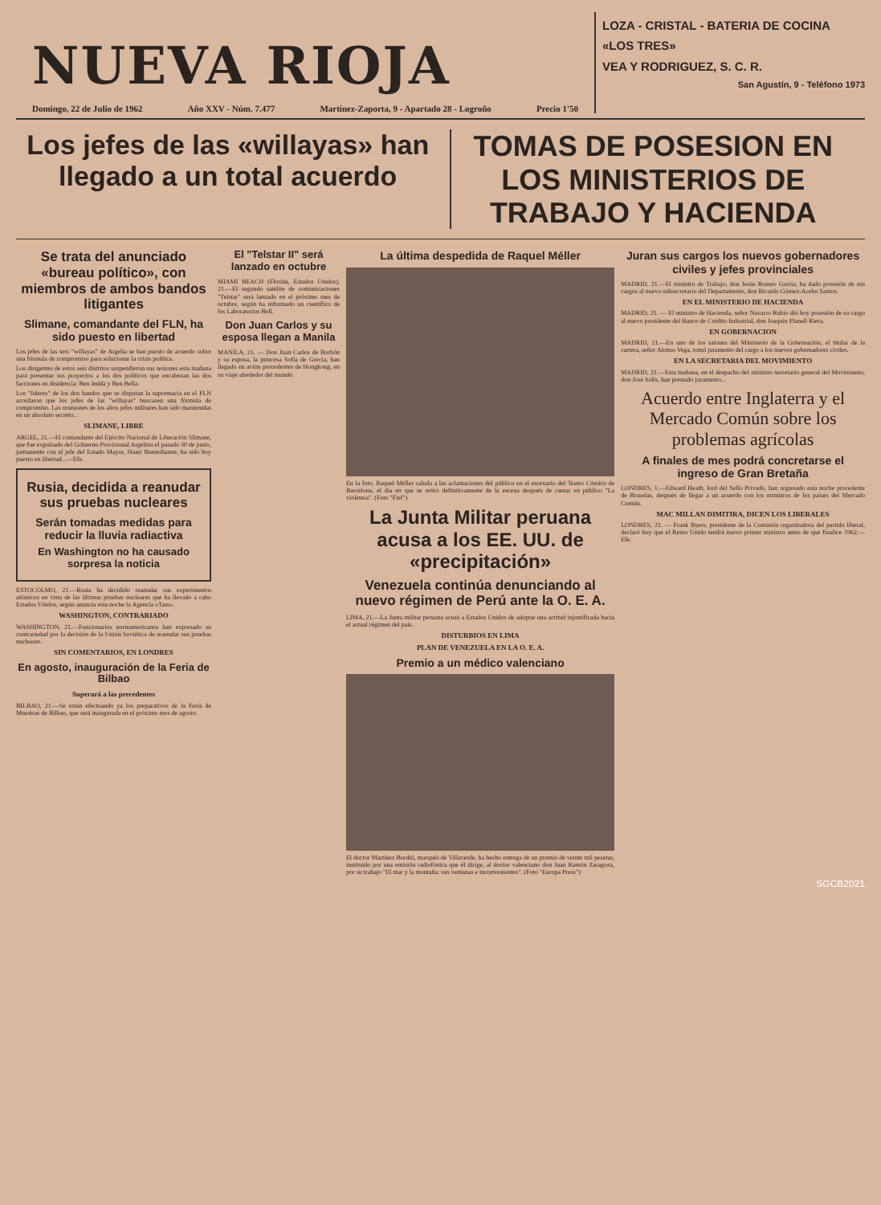NUEVA RIOJA
Domingo, 22 de Julio de 1962 Año XXV - Núm. 7.477 Martínez-Zaporta, 9 - Apartado 28 - Logroño Precio 1'50
LOZA - CRISTAL - BATERIA DE COCINA
«LOS TRES»
VEA Y RODRIGUEZ, S. C. R.
San Agustín, 9 - Teléfono 1973
Los jefes de las «willayas» han llegado a un total acuerdo
TOMAS DE POSESION EN LOS MINISTERIOS DE TRABAJO Y HACIENDA
Se trata del anunciado «bureau político», con miembros de ambos bandos litigantes
Slimane, comandante del FLN, ha sido puesto en libertad
Los jefes de las seis "willayas" de Argelia se han puesto de acuerdo sobre una fórmula de compromiso para solucionar la crisis política.
Los dirigentes de estos seis distritos suspendieron sus sesiones esta mañana para presentar sus proyectos a los dos políticos que encabezan las dos facciones en disidencia: Ben Jedda y Ben Bella.
Los "líderes" de los dos bandos que se disputan la supremacía en el FLN acordaron que los jefes de las "willayas" buscasen una fórmula de compromiso. Las reuniones de los altos jefes militares han sido mantenidas en un absoluto secreto...
SLIMANE, LIBRE
ARGEL, 21.—El comandante del Ejército Nacional de Liberación Slimane, que fue expulsado del Gobierno Provisional Argelino el pasado 30 de junio, juntamente con el jefe del Estado Mayor, Huari Bumedianne, ha sido hoy puesto en libertad...—Efe.
Rusia, decidida a reanudar sus pruebas nucleares
Serán tomadas medidas para reducir la lluvia radiactiva
En Washington no ha causado sorpresa la noticia
ESTOCOLMO, 21.—Rusia ha decidido reanudar sus experimentos atómicos en vista de las últimas pruebas nucleares que ha llevado a cabo Estados Unidos, según anuncia esta noche la Agencia «Tass».
WASHINGTON, CONTRARIADO
WASHINGTON, 21.—Funcionarios norteamericanos han expresado su contrariedad por la decisión de la Unión Soviética de reanudar sus pruebas nucleares.
SIN COMENTARIOS, EN LONDRES
En agosto, inauguración de la Feria de Bilbao
Superará a las precedentes
BILBAO, 21.—Se están efectuando ya los preparativos de la Feria de Muestras de Bilbao, que será inaugurada en el próximo mes de agosto.
El "Telstar II" será lanzado en octubre
MIAMI BEACH (Florida, Estados Unidos), 21.—El segundo satélite de comunicaciones "Telstar" será lanzado en el próximo mes de octubre, según ha informado un científico de los Laboratorios Bell.
Don Juan Carlos y su esposa llegan a Manila
MANILA, 21. — Don Juan Carlos de Borbón y su esposa, la princesa Sofía de Grecia, han llegado en avión procedentes de Hongkong, en su viaje alrededor del mundo.
La última despedida de Raquel Méller
En la foto, Raquel Méller saluda a las aclamaciones del público en el escenario del Teatro Cómico de Barcelona, el día en que se retiró definitivamente de la escena después de cantar en público "La violetera". (Foto "Fiel")
La Junta Militar peruana acusa a los EE. UU. de «precipitación»
Venezuela continúa denunciando al nuevo régimen de Perú ante la O. E. A.
LIMA, 21.—La Junta militar peruana acusó a Estados Unidos de adoptar una actitud injustificada hacia el actual régimen del país.
DISTURBIOS EN LIMA
PLAN DE VENEZUELA EN LA O. E. A.
Premio a un médico valenciano
El doctor Martínez Bordiú, marqués de Villaverde, ha hecho entrega de un premio de veinte mil pesetas, instituido por una emisión radiofónica que él dirige, al doctor valenciano don Juan Ramón Zaragoza, por su trabajo "El mar y la montaña: sus ventanas e inconvenientes". (Foto "Europa Press")
Juran sus cargos los nuevos gobernadores civiles y jefes provinciales
MADRID, 21.—El ministro de Trabajo, don Jesús Romeo Gorría, ha dado posesión de sus cargos al nuevo subsecretario del Departamento, don Ricardo Gómez-Acebo Santos.
EN EL MINISTERIO DE HACIENDA
MADRID, 21. — El ministro de Hacienda, señor Navarro Rubio dió hoy posesión de su cargo al nuevo presidente del Banco de Crédito Industrial, don Joaquín Planell Riera.
EN GOBERNACION
MADRID, 21.—En uno de los salones del Ministerio de la Gobernación, el titular de la cartera, señor Alonso Vega, tomó juramento del cargo a los nuevos gobernadores civiles.
EN LA SECRETARIA DEL MOVIMIENTO
MADRID, 21.—Esta mañana, en el despacho del ministro secretario general del Movimiento, don José Solís, han prestado juramento...
Acuerdo entre Inglaterra y el Mercado Común sobre los problemas agrícolas
A finales de mes podrá concretarse el ingreso de Gran Bretaña
LONDRES, 1.—Edward Heath, lord del Sello Privado, han regresado esta noche procedente de Bruselas, después de llegar a un acuerdo con los ministros de los países del Mercado Común.
MAC MILLAN DIMITIRA, DICEN LOS LIBERALES
LONDRES, 21. — Frank Byers, presidente de la Comisión organizadora del partido liberal, declaró hoy que el Reino Unido tendrá nuevo primer ministro antes de que finalice 1962.—Efe.
SGCB2021